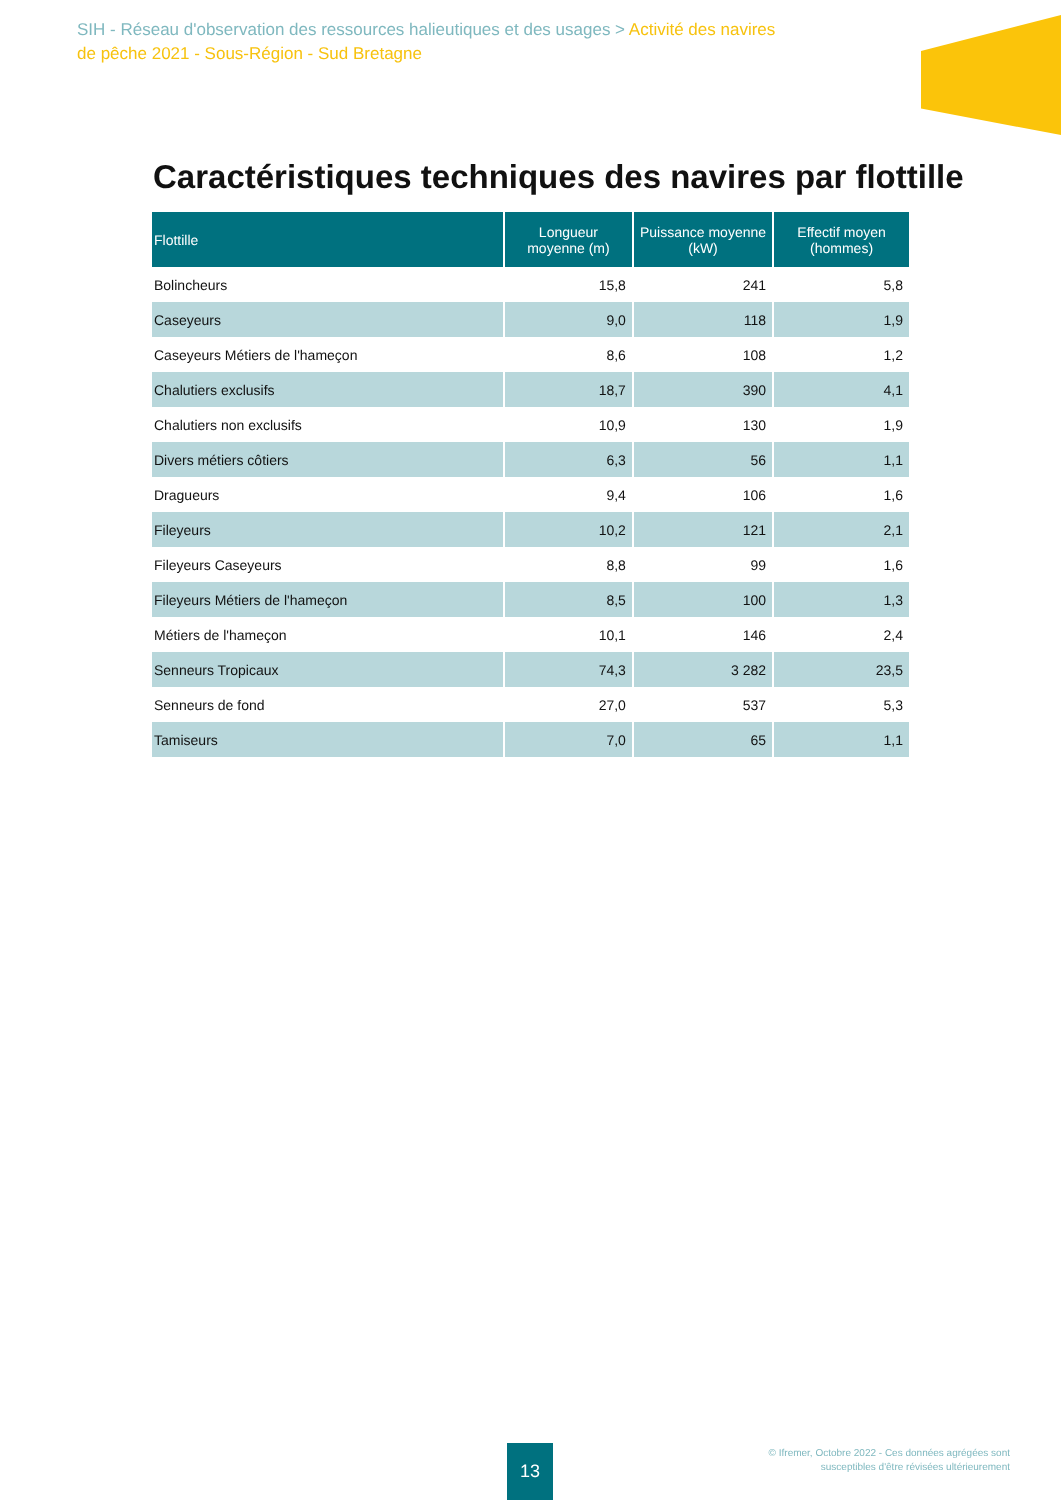SIH - Réseau d'observation des ressources halieutiques et des usages > Activité des navires de pêche 2021 - Sous-Région - Sud Bretagne
Caractéristiques techniques des navires par flottille
| Flottille | Longueur moyenne (m) | Puissance moyenne (kW) | Effectif moyen (hommes) |
| --- | --- | --- | --- |
| Bolincheurs | 15,8 | 241 | 5,8 |
| Caseyeurs | 9,0 | 118 | 1,9 |
| Caseyeurs Métiers de l'hameçon | 8,6 | 108 | 1,2 |
| Chalutiers exclusifs | 18,7 | 390 | 4,1 |
| Chalutiers non exclusifs | 10,9 | 130 | 1,9 |
| Divers métiers côtiers | 6,3 | 56 | 1,1 |
| Dragueurs | 9,4 | 106 | 1,6 |
| Fileyeurs | 10,2 | 121 | 2,1 |
| Fileyeurs Caseyeurs | 8,8 | 99 | 1,6 |
| Fileyeurs Métiers de l'hameçon | 8,5 | 100 | 1,3 |
| Métiers de l'hameçon | 10,1 | 146 | 2,4 |
| Senneurs Tropicaux | 74,3 | 3 282 | 23,5 |
| Senneurs de fond | 27,0 | 537 | 5,3 |
| Tamiseurs | 7,0 | 65 | 1,1 |
13
© Ifremer, Octobre 2022 - Ces données agrégées sont
susceptibles d'être révisées ultérieurement